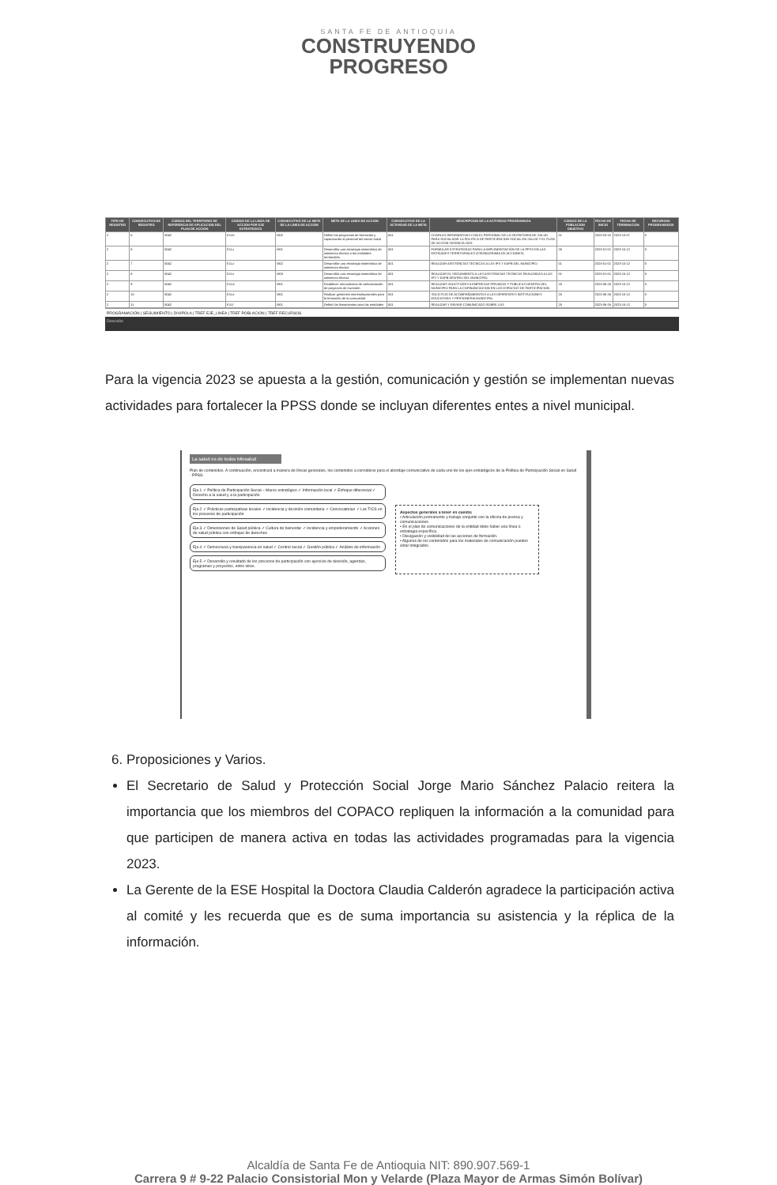SANTA FE DE ANTIOQUIA
CONSTRUYENDO
PROGRESO
| TIPO DE REGISTRO | CONSECUTIVO DE REGISTRO | CODIGO DEL TERRITORIO DE REFERENCIA DE APLICACION DEL PLAN DE ACCION | CODIGO DE LA LINEA DE ACCION POR EJE ESTRATEGICO | CONSECUTIVO DE LA META DE LA LINEA DE ACCION | META DE LA LINEA DE ACCION | CONSECUTIVO DE LA ACTIVIDAD DE LA META | DESCRIPCION DE LA ACTIVIDAD PROGRAMADA | CODIGO DE LA POBLACION OBJETIVO | FECHA DE INICIO | FECHA DE TERMINACION | RECURSOS PROGRAMADOS |
| --- | --- | --- | --- | --- | --- | --- | --- | --- | --- | --- | --- |
| 2 | 5 | 5042 | E1Lb | M02 | Definir los programas de formación y capacitación al personal del sector salud | A01 | CHARLAS INFORMATIVAS CON EL PERSONAL DE LA SECRETARIA DE SALUD PARA SOCIALIZAR LA POLITICA DE PARTICIPACION SOCIAL EN SALUD Y EL PLAN DE ACCION VIGENCIA 2023 | 01 | 2023-03-15 | 2023-15-07 | 0 |
| 2 | 6 | 5042 | E1Lc | M01 | Desarrollar una estrategia sistemática de asistencia técnica a las entidades territoriales | A01 | FORMULAR ESTRATEGIAS PARA LA IMPLEMENTACIÓN DE LA PPSS EN LAS ENTIDADES TERRITORIALES (CRONOGRAMA DE ACCIONES) | 26 | 2023-01-01 | 2023-15-12 | 0 |
| 2 | 7 | 5042 | E1Lc | M02 | Desarrollar una estrategia sistemática de asistencia técnica | A01 | REALIZAR ASISTENCIAS TECNICAS A LAS IPS Y EAPB DEL MUNICIPIO | 01 | 2023-01-01 | 2023-15-12 | 0 |
| 2 | 8 | 5042 | E1Lc | M03 | Desarrollar una estrategia sistemática de asistencia técnica | A01 | REALIZAR EL SEGUIMIENTO A LAS ASISTENCIAS TECNICAS REALIZADAS A LAS IPS Y EAPB DENTRO DEL MUNICIPIO. | 01 | 2023-01-01 | 2023-15-12 | 0 |
| 2 | 9 | 5042 | E1Ld | M01 | Establecer mecanismos de cofinanciación de proyectos de inversión | A01 | REALIZAR SOLICITUDES A EMPRESAS PRIVADAS Y PUBLICAS DENTRO DEL MUNICIPIO PARA LA COFINANCIACION EN LOS ESPACIOS DE PARTICIPACION | 25 | 2023-06-25 | 2023-15-12 | 0 |
| 2 | 10 | 5042 | E1Le | M01 | Realizar gestiones interinstitucionales para la formación de la comunidad | A01 | SOLICITUD DE ACOMPAÑAMIENTOS A LAS DIFERENTES INSTITUCIONES EDUCATIVAS Y PERSONERIA MUNICIPAL | 25 | 2023-06-26 | 2023-15-12 | 0 |
| 2 | 11 | 5042 | E1Lf | M01 | Definir los lineamientos para las entidades | A01 | REALIZAR Y ENVIAR COMUNICADO SOBRE LOS | 25 | 2023-06-26 | 2023-15-12 | 0 |
PROGRAMACIÓN | SEGUIMIENTO | DIVIPOLA | TREF EJE_LINEA | TREF POBLACION | TREF RECURSOS
Dirección
Para la vigencia 2023 se apuesta a la gestión, comunicación y gestión se implementan nuevas actividades para fortalecer la PPSS donde se incluyan diferentes entes a nivel municipal.
La salud es de todos Minsalud
Plan de contenidos. A continuación, encontrará a manera de líneas generales, los contenidos a considerar para el abordaje comunicativo de cada uno de los ejes estratégicos de la Política de Participación Social en Salud - PPSS.
Eje.1 ✓ Política de Participación Social – Marco estratégico ✓ Información local ✓ Enfoque diferencial ✓ Derecho a la salud y a la participación
Eje.2 ✓ Prácticas participativas locales ✓ Incidencia y decisión comunitaria ✓ Convocatorias ✓ Las TICS en los procesos de participación
Eje.3 ✓ Dimensiones de Salud pública ✓ Cultura de bienestar ✓ Incidencia y empoderamiento ✓ Acciones de salud pública con enfoque de derechos
Eje.4 ✓ Democracia y transparencia en salud ✓ Control social ✓ Gestión pública ✓ Análisis de información
Eje.5 ✓ Desarrollo y resultado de los procesos de participación con ejercicio de decisión, agendas, programas y proyectos, entre otros.
Aspectos generales a tener en cuenta:
• Articulación permanente y trabajo conjunto con la oficina de prensa y comunicaciones.
• En el plan de comunicaciones de la entidad debe haber una línea o estrategia específica.
• Divulgación y visibilidad de las acciones de formación.
• Algunos de los contenidos para los materiales de comunicación pueden estar integrados.
6. Proposiciones y Varios.
El Secretario de Salud y Protección Social Jorge Mario Sánchez Palacio reitera la importancia que los miembros del COPACO repliquen la información a la comunidad para que participen de manera activa en todas las actividades programadas para la vigencia 2023.
La Gerente de la ESE Hospital la Doctora Claudia Calderón agradece la participación activa al comité y les recuerda que es de suma importancia su asistencia y la réplica de la información.
Alcaldía de Santa Fe de Antioquia NIT: 890.907.569-1
Carrera 9 # 9-22 Palacio Consistorial Mon y Velarde (Plaza Mayor de Armas Simón Bolívar)